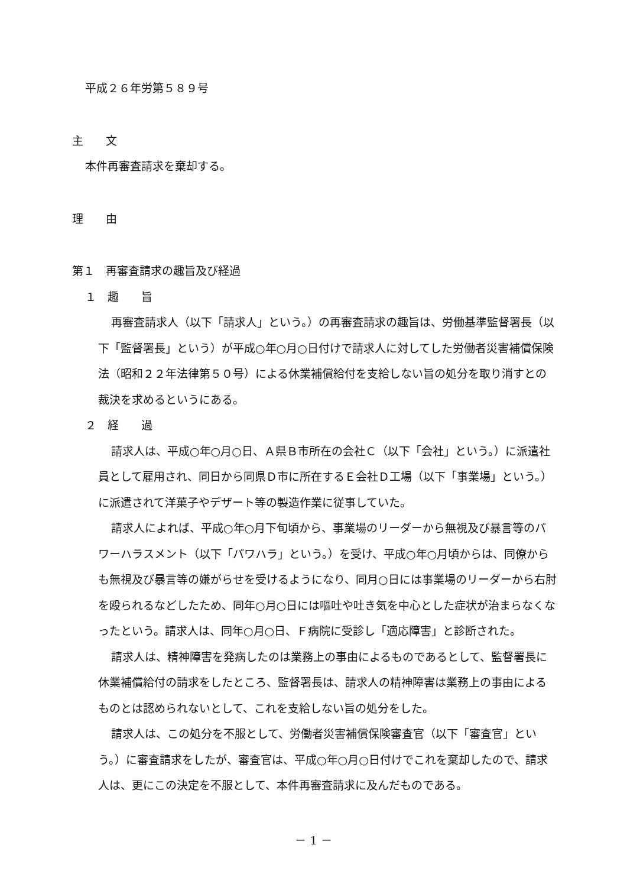平成２６年労第５８９号
主　　文
本件再審査請求を棄却する。
理　　由
第１　再審査請求の趣旨及び経過
１　趣　　旨
再審査請求人（以下「請求人」という。）の再審査請求の趣旨は、労働基準監督署長（以下「監督署長」という）が平成○年○月○日付けで請求人に対してした労働者災害補償保険法（昭和２２年法律第５０号）による休業補償給付を支給しない旨の処分を取り消すとの裁決を求めるというにある。
２　経　　過
請求人は、平成○年○月○日、Ａ県Ｂ市所在の会社Ｃ（以下「会社」という。）に派遣社員として雇用され、同日から同県Ｄ市に所在するＥ会社Ｄ工場（以下「事業場」という。）に派遣されて洋菓子やデザート等の製造作業に従事していた。
請求人によれば、平成○年○月下旬頃から、事業場のリーダーから無視及び暴言等のパワーハラスメント（以下「パワハラ」という。）を受け、平成○年○月頃からは、同僚からも無視及び暴言等の嫌がらせを受けるようになり、同月○日には事業場のリーダーから右肘を殴られるなどしたため、同年○月○日には嘔吐や吐き気を中心とした症状が治まらなくなったという。請求人は、同年○月○日、Ｆ病院に受診し「適応障害」と診断された。
請求人は、精神障害を発病したのは業務上の事由によるものであるとして、監督署長に休業補償給付の請求をしたところ、監督署長は、請求人の精神障害は業務上の事由によるものとは認められないとして、これを支給しない旨の処分をした。
請求人は、この処分を不服として、労働者災害補償保険審査官（以下「審査官」という。）に審査請求をしたが、審査官は、平成○年○月○日付けでこれを棄却したので、請求人は、更にこの決定を不服として、本件再審査請求に及んだものである。
－ 1 －